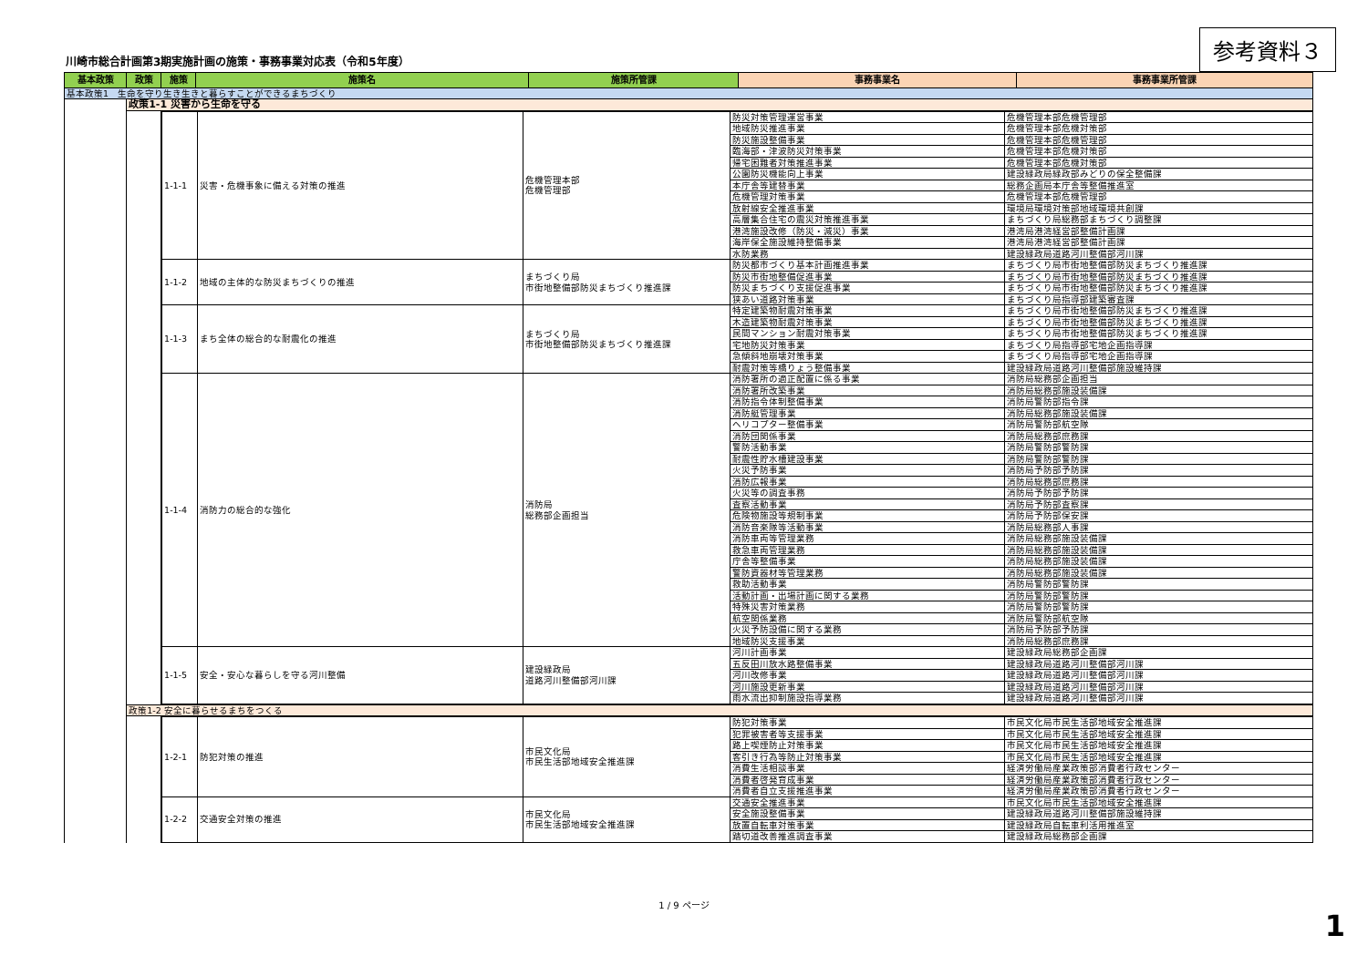川崎市総合計画第3期実施計画の施策・事務事業対応表（令和5年度）
参考資料３
| 基本政策 | 政策 | 施策 | 施策名 | 施策所管課 | 事務事業名 | 事務事業所管課 |
| --- | --- | --- | --- | --- | --- | --- |
| 基本政策1 生命を守り生き生きと暮らすことができるまちづくり | | | | | | |
| | 政策1-1 災害から生命を守る | | | | | |
| | | / 1-1-1 / 災害・危機事象に備える対策の推進 / 危機管理本部 危機管理部 / 防災対策管理運営事業 / 危機管理本部危機管理部 / / / / / 地域防災推進事業 / 危機管理本部危機対策部 / / / / / 防災施設整備事業 / 危機管理本部危機管理部 / / / / / 臨海部・津波防災対策事業 / 危機管理本部危機対策部 / / / / / 帰宅困難者対策推進事業 / 危機管理本部危機対策部 / / / / / 公園防災機能向上事業 / 建設緑政局緑政部みどりの保全整備課 / / / / / 本庁舎等建替事業 / 総務企画局本庁舎等整備推進室 / / / / / 危機管理対策事業 / 危機管理本部危機管理部 / / / / / 放射線安全推進事業 / 環境局環境対策部地域環境共創課 / / / / / 高層集合住宅の震災対策推進事業 / まちづくり局総務部まちづくり調整課 / / / / / 港湾施設改修（防災・減災）事業 / 港湾局港湾経営部整備計画課 / / / / / 海岸保全施設維持整備事業 / 港湾局港湾経営部整備計画課 / / / / / 水防業務 / 建設緑政局道路河川整備部河川課 / / 1-1-2 / 地域の主体的な防災まちづくりの推進 / まちづくり局 市街地整備部防災まちづくり推進課 / 防災都市づくり基本計画推進事業 / まちづくり局市街地整備部防災まちづくり推進課 / / / / / 防災市街地整備促進事業 / まちづくり局市街地整備部防災まちづくり推進課 / / / / / 防災まちづくり支援促進事業 / まちづくり局市街地整備部防災まちづくり推進課 / / / / / 狭あい道路対策事業 / まちづくり局指導部建築審査課 / / 1-1-3 / まち全体の総合的な耐震化の推進 / まちづくり局 市街地整備部防災まちづくり推進課 / 特定建築物耐震対策事業 / まちづくり局市街地整備部防災まちづくり推進課 / / / / / 木造建築物耐震対策事業 / まちづくり局市街地整備部防災まちづくり推進課 / / / / / 民間マンション耐震対策事業 / まちづくり局市街地整備部防災まちづくり推進課 / / / / / 宅地防災対策事業 / まちづくり局指導部宅地企画指導課 / / / / / 急傾斜地崩壊対策事業 / まちづくり局指導部宅地企画指導課 / / / / / 耐震対策等橋りょう整備事業 / 建設緑政局道路河川整備部施設維持課 / / 1-1-4 / 消防力の総合的な強化 / 消防局 総務部企画担当 / 消防署所の適正配置に係る事業 / 消防局総務部企画担当 / / / / / 消防署所改築事業 / 消防局総務部施設装備課 / / / / / 消防指令体制整備事業 / 消防局警防部指令課 / / / / / 消防艇管理事業 / 消防局総務部施設装備課 / / / / / ヘリコプター整備事業 / 消防局警防部航空隊 / / / / / 消防団関係事業 / 消防局総務部庶務課 / / / / / 警防活動事業 / 消防局警防部警防課 / / / / / 耐震性貯水槽建設事業 / 消防局警防部警防課 / / / / / 火災予防事業 / 消防局予防部予防課 / / / / / 消防広報事業 / 消防局総務部庶務課 / / / / / 火災等の調査事務 / 消防局予防部予防課 / / / / / 査察活動事業 / 消防局予防部査察課 / / / / / 危険物施設等規制事業 / 消防局予防部保安課 / / / / / 消防音楽隊等活動事業 / 消防局総務部人事課 / / / / / 消防車両等管理業務 / 消防局総務部施設装備課 / / / / / 救急車両管理業務 / 消防局総務部施設装備課 / / / / / 庁舎等整備事業 / 消防局総務部施設装備課 / / / / / 警防資器材等管理業務 / 消防局総務部施設装備課 / / / / / 救助活動事業 / 消防局警防部警防課 / / / / / 活動計画・出場計画に関する業務 / 消防局警防部警防課 / / / / / 特殊災害対策業務 / 消防局警防部警防課 / / / / / 航空関係業務 / 消防局警防部航空隊 / / / / / 火災予防設備に関する業務 / 消防局予防部予防課 / / / / / 地域防災支援事業 / 消防局総務部庶務課 / / 1-1-5 / 安全・安心な暮らしを守る河川整備 / 建設緑政局 道路河川整備部河川課 / 河川計画事業 / 建設緑政局総務部企画課 / / / / / 五反田川放水路整備事業 / 建設緑政局道路河川整備部河川課 / / / / / 河川改修事業 / 建設緑政局道路河川整備部河川課 / / / / / 河川施設更新事業 / 建設緑政局道路河川整備部河川課 / / / / / 雨水流出抑制施設指導業務 / 建設緑政局道路河川整備部河川課 / | | | | |
| | 政策1-2 安全に暮らせるまちをつくる | | | | | |
| | | / 1-2-1 / 防犯対策の推進 / 市民文化局 市民生活部地域安全推進課 / 防犯対策事業 / 市民文化局市民生活部地域安全推進課 / / / / / 犯罪被害者等支援事業 / 市民文化局市民生活部地域安全推進課 / / / / / 路上喫煙防止対策事業 / 市民文化局市民生活部地域安全推進課 / / / / / 客引き行為等防止対策事業 / 市民文化局市民生活部地域安全推進課 / / / / / 消費生活相談事業 / 経済労働局産業政策部消費者行政センター / / / / / 消費者啓発育成事業 / 経済労働局産業政策部消費者行政センター / / / / / 消費者自立支援推進事業 / 経済労働局産業政策部消費者行政センター / / 1-2-2 / 交通安全対策の推進 / 市民文化局 市民生活部地域安全推進課 / 交通安全推進事業 / 市民文化局市民生活部地域安全推進課 / / / / / 安全施設整備事業 / 建設緑政局道路河川整備部施設維持課 / / / / / 放置自転車対策事業 / 建設緑政局自転車利活用推進室 / / / / / 踏切道改善推進調査事業 / 建設緑政局総務部企画課 / | | | | |
1 / 9 ページ
1